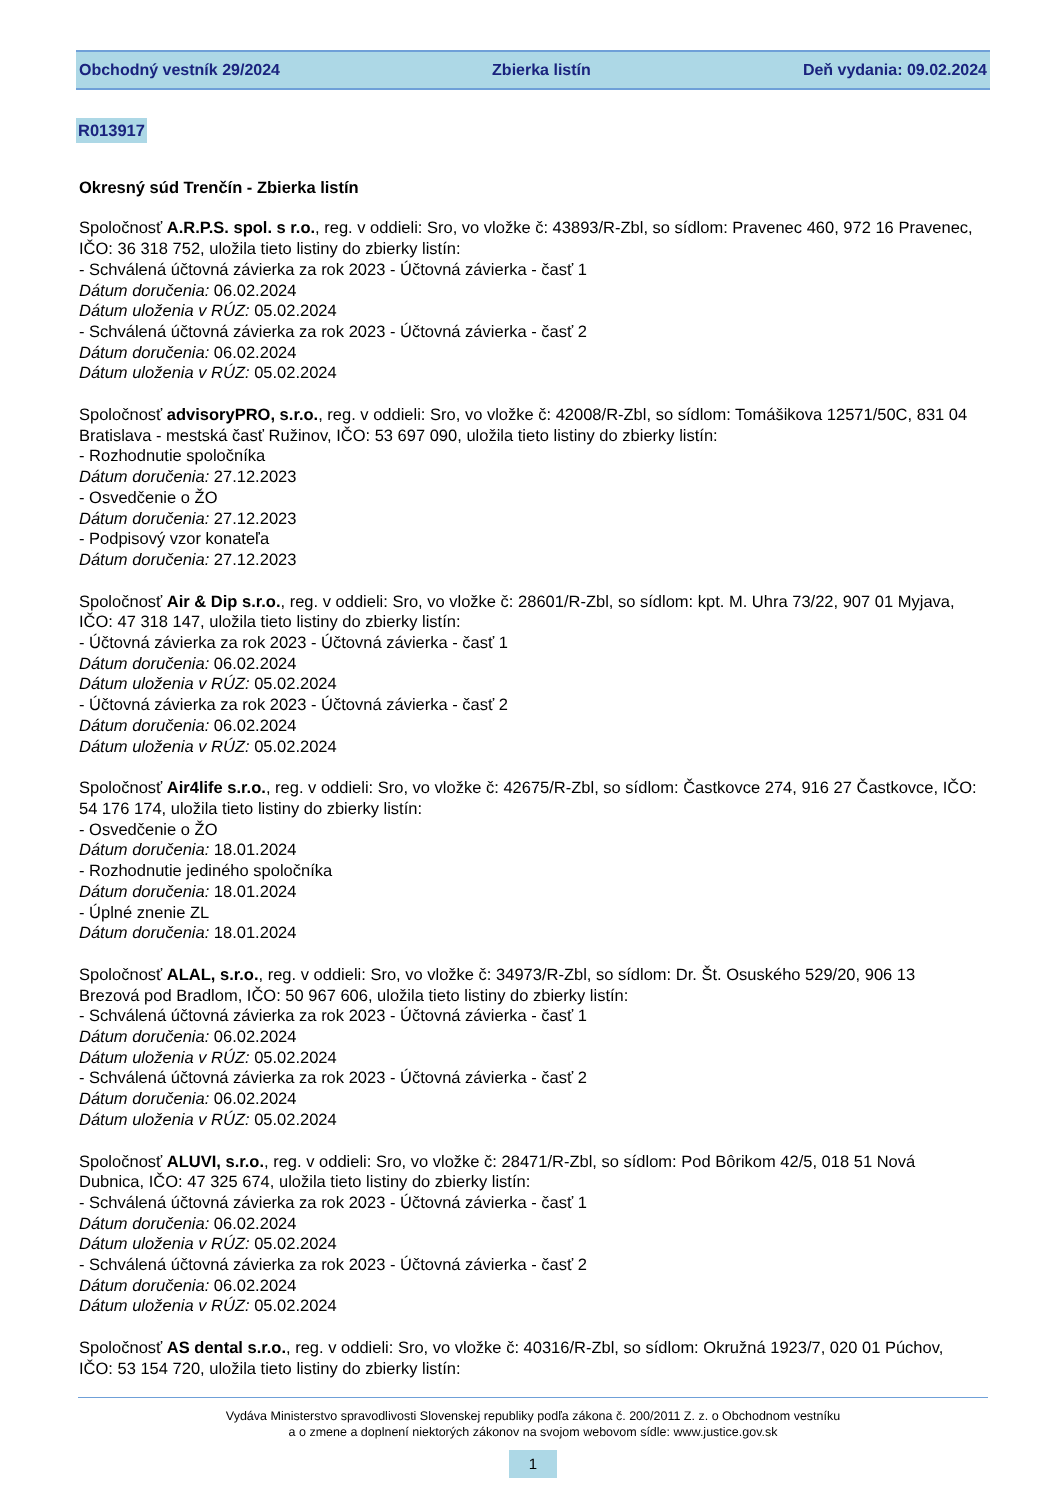Obchodný vestník 29/2024 Zbierka listín Deň vydania: 09.02.2024
R013917
Okresný súd Trenčín - Zbierka listín
Spoločnosť A.R.P.S. spol. s r.o., reg. v oddieli: Sro, vo vložke č: 43893/R-Zbl, so sídlom: Pravenec 460, 972 16 Pravenec, IČO: 36 318 752, uložila tieto listiny do zbierky listín:
- Schválená účtovná závierka za rok 2023 - Účtovná závierka - časť 1
Dátum doručenia: 06.02.2024
Dátum uloženia v RÚZ: 05.02.2024
- Schválená účtovná závierka za rok 2023 - Účtovná závierka - časť 2
Dátum doručenia: 06.02.2024
Dátum uloženia v RÚZ: 05.02.2024
Spoločnosť advisoryPRO, s.r.o., reg. v oddieli: Sro, vo vložke č: 42008/R-Zbl, so sídlom: Tomášikova 12571/50C, 831 04 Bratislava - mestská časť Ružinov, IČO: 53 697 090, uložila tieto listiny do zbierky listín:
- Rozhodnutie spoločníka
Dátum doručenia: 27.12.2023
- Osvedčenie o ŽO
Dátum doručenia: 27.12.2023
- Podpisový vzor konateľa
Dátum doručenia: 27.12.2023
Spoločnosť Air & Dip s.r.o., reg. v oddieli: Sro, vo vložke č: 28601/R-Zbl, so sídlom: kpt. M. Uhra 73/22, 907 01 Myjava, IČO: 47 318 147, uložila tieto listiny do zbierky listín:
- Účtovná závierka za rok 2023 - Účtovná závierka - časť 1
Dátum doručenia: 06.02.2024
Dátum uloženia v RÚZ: 05.02.2024
- Účtovná závierka za rok 2023 - Účtovná závierka - časť 2
Dátum doručenia: 06.02.2024
Dátum uloženia v RÚZ: 05.02.2024
Spoločnosť Air4life s.r.o., reg. v oddieli: Sro, vo vložke č: 42675/R-Zbl, so sídlom: Častkovce 274, 916 27 Častkovce, IČO: 54 176 174, uložila tieto listiny do zbierky listín:
- Osvedčenie o ŽO
Dátum doručenia: 18.01.2024
- Rozhodnutie jediného spoločníka
Dátum doručenia: 18.01.2024
- Úplné znenie ZL
Dátum doručenia: 18.01.2024
Spoločnosť ALAL, s.r.o., reg. v oddieli: Sro, vo vložke č: 34973/R-Zbl, so sídlom: Dr. Št. Osuského 529/20, 906 13 Brezová pod Bradlom, IČO: 50 967 606, uložila tieto listiny do zbierky listín:
- Schválená účtovná závierka za rok 2023 - Účtovná závierka - časť 1
Dátum doručenia: 06.02.2024
Dátum uloženia v RÚZ: 05.02.2024
- Schválená účtovná závierka za rok 2023 - Účtovná závierka - časť 2
Dátum doručenia: 06.02.2024
Dátum uloženia v RÚZ: 05.02.2024
Spoločnosť ALUVI, s.r.o., reg. v oddieli: Sro, vo vložke č: 28471/R-Zbl, so sídlom: Pod Bôrikom 42/5, 018 51 Nová Dubnica, IČO: 47 325 674, uložila tieto listiny do zbierky listín:
- Schválená účtovná závierka za rok 2023 - Účtovná závierka - časť 1
Dátum doručenia: 06.02.2024
Dátum uloženia v RÚZ: 05.02.2024
- Schválená účtovná závierka za rok 2023 - Účtovná závierka - časť 2
Dátum doručenia: 06.02.2024
Dátum uloženia v RÚZ: 05.02.2024
Spoločnosť AS dental s.r.o., reg. v oddieli: Sro, vo vložke č: 40316/R-Zbl, so sídlom: Okružná 1923/7, 020 01 Púchov, IČO: 53 154 720, uložila tieto listiny do zbierky listín:
Vydáva Ministerstvo spravodlivosti Slovenskej republiky podľa zákona č. 200/2011 Z. z. o Obchodnom vestníku
a o zmene a doplnení niektorých zákonov na svojom webovom sídle: www.justice.gov.sk
1